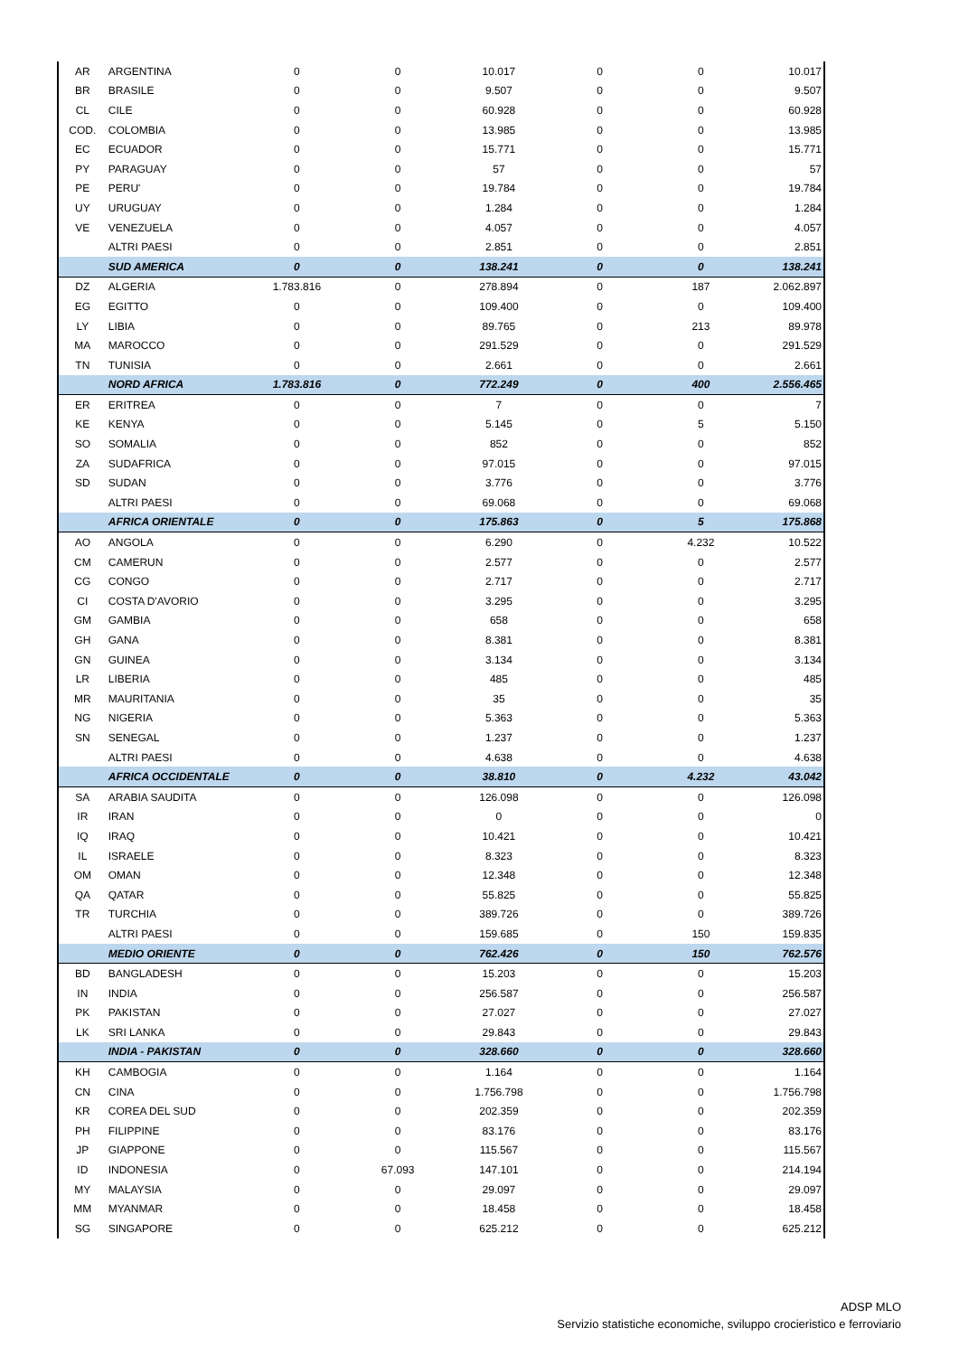| AR | ARGENTINA | 0 | 0 | 10.017 | 0 | 0 | 10.017 |
| BR | BRASILE | 0 | 0 | 9.507 | 0 | 0 | 9.507 |
| CL | CILE | 0 | 0 | 60.928 | 0 | 0 | 60.928 |
| COD. | COLOMBIA | 0 | 0 | 13.985 | 0 | 0 | 13.985 |
| EC | ECUADOR | 0 | 0 | 15.771 | 0 | 0 | 15.771 |
| PY | PARAGUAY | 0 | 0 | 57 | 0 | 0 | 57 |
| PE | PERU' | 0 | 0 | 19.784 | 0 | 0 | 19.784 |
| UY | URUGUAY | 0 | 0 | 1.284 | 0 | 0 | 1.284 |
| VE | VENEZUELA | 0 | 0 | 4.057 | 0 | 0 | 4.057 |
| | ALTRI PAESI | 0 | 0 | 2.851 | 0 | 0 | 2.851 |
| | SUD AMERICA | 0 | 0 | 138.241 | 0 | 0 | 138.241 |
| DZ | ALGERIA | 1.783.816 | 0 | 278.894 | 0 | 187 | 2.062.897 |
| EG | EGITTO | 0 | 0 | 109.400 | 0 | 0 | 109.400 |
| LY | LIBIA | 0 | 0 | 89.765 | 0 | 213 | 89.978 |
| MA | MAROCCO | 0 | 0 | 291.529 | 0 | 0 | 291.529 |
| TN | TUNISIA | 0 | 0 | 2.661 | 0 | 0 | 2.661 |
| | NORD AFRICA | 1.783.816 | 0 | 772.249 | 0 | 400 | 2.556.465 |
| ER | ERITREA | 0 | 0 | 7 | 0 | 0 | 7 |
| KE | KENYA | 0 | 0 | 5.145 | 0 | 5 | 5.150 |
| SO | SOMALIA | 0 | 0 | 852 | 0 | 0 | 852 |
| ZA | SUDAFRICA | 0 | 0 | 97.015 | 0 | 0 | 97.015 |
| SD | SUDAN | 0 | 0 | 3.776 | 0 | 0 | 3.776 |
| | ALTRI PAESI | 0 | 0 | 69.068 | 0 | 0 | 69.068 |
| | AFRICA ORIENTALE | 0 | 0 | 175.863 | 0 | 5 | 175.868 |
| AO | ANGOLA | 0 | 0 | 6.290 | 0 | 4.232 | 10.522 |
| CM | CAMERUN | 0 | 0 | 2.577 | 0 | 0 | 2.577 |
| CG | CONGO | 0 | 0 | 2.717 | 0 | 0 | 2.717 |
| CI | COSTA D'AVORIO | 0 | 0 | 3.295 | 0 | 0 | 3.295 |
| GM | GAMBIA | 0 | 0 | 658 | 0 | 0 | 658 |
| GH | GANA | 0 | 0 | 8.381 | 0 | 0 | 8.381 |
| GN | GUINEA | 0 | 0 | 3.134 | 0 | 0 | 3.134 |
| LR | LIBERIA | 0 | 0 | 485 | 0 | 0 | 485 |
| MR | MAURITANIA | 0 | 0 | 35 | 0 | 0 | 35 |
| NG | NIGERIA | 0 | 0 | 5.363 | 0 | 0 | 5.363 |
| SN | SENEGAL | 0 | 0 | 1.237 | 0 | 0 | 1.237 |
| | ALTRI PAESI | 0 | 0 | 4.638 | 0 | 0 | 4.638 |
| | AFRICA OCCIDENTALE | 0 | 0 | 38.810 | 0 | 4.232 | 43.042 |
| SA | ARABIA SAUDITA | 0 | 0 | 126.098 | 0 | 0 | 126.098 |
| IR | IRAN | 0 | 0 | 0 | 0 | 0 | 0 |
| IQ | IRAQ | 0 | 0 | 10.421 | 0 | 0 | 10.421 |
| IL | ISRAELE | 0 | 0 | 8.323 | 0 | 0 | 8.323 |
| OM | OMAN | 0 | 0 | 12.348 | 0 | 0 | 12.348 |
| QA | QATAR | 0 | 0 | 55.825 | 0 | 0 | 55.825 |
| TR | TURCHIA | 0 | 0 | 389.726 | 0 | 0 | 389.726 |
| | ALTRI PAESI | 0 | 0 | 159.685 | 0 | 150 | 159.835 |
| | MEDIO ORIENTE | 0 | 0 | 762.426 | 0 | 150 | 762.576 |
| BD | BANGLADESH | 0 | 0 | 15.203 | 0 | 0 | 15.203 |
| IN | INDIA | 0 | 0 | 256.587 | 0 | 0 | 256.587 |
| PK | PAKISTAN | 0 | 0 | 27.027 | 0 | 0 | 27.027 |
| LK | SRI LANKA | 0 | 0 | 29.843 | 0 | 0 | 29.843 |
| | INDIA - PAKISTAN | 0 | 0 | 328.660 | 0 | 0 | 328.660 |
| KH | CAMBOGIA | 0 | 0 | 1.164 | 0 | 0 | 1.164 |
| CN | CINA | 0 | 0 | 1.756.798 | 0 | 0 | 1.756.798 |
| KR | COREA DEL SUD | 0 | 0 | 202.359 | 0 | 0 | 202.359 |
| PH | FILIPPINE | 0 | 0 | 83.176 | 0 | 0 | 83.176 |
| JP | GIAPPONE | 0 | 0 | 115.567 | 0 | 0 | 115.567 |
| ID | INDONESIA | 0 | 67.093 | 147.101 | 0 | 0 | 214.194 |
| MY | MALAYSIA | 0 | 0 | 29.097 | 0 | 0 | 29.097 |
| MM | MYANMAR | 0 | 0 | 18.458 | 0 | 0 | 18.458 |
| SG | SINGAPORE | 0 | 0 | 625.212 | 0 | 0 | 625.212 |
ADSP MLO
Servizio statistiche economiche, sviluppo crocieristico e ferroviario